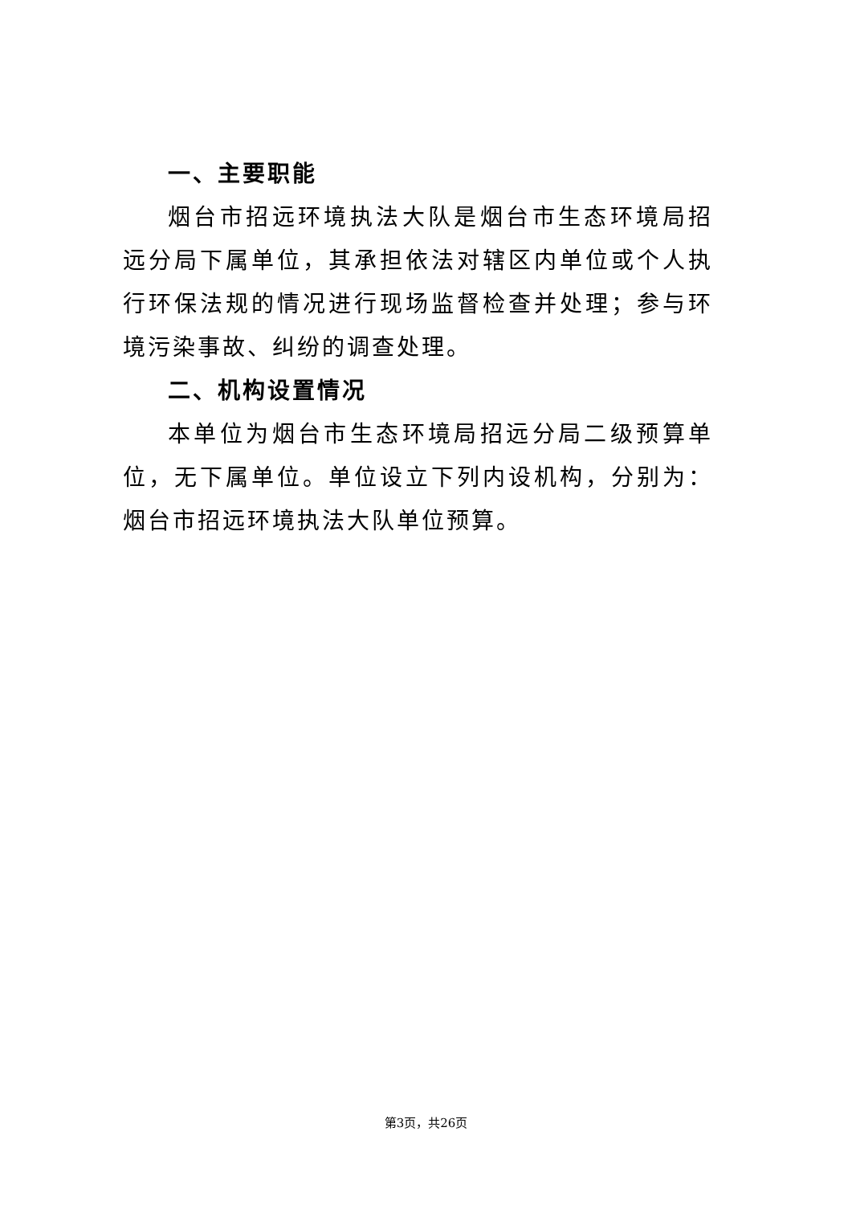一、主要职能
烟台市招远环境执法大队是烟台市生态环境局招远分局下属单位，其承担依法对辖区内单位或个人执行环保法规的情况进行现场监督检查并处理；参与环境污染事故、纠纷的调查处理。
二、机构设置情况
本单位为烟台市生态环境局招远分局二级预算单位，无下属单位。单位设立下列内设机构，分别为：烟台市招远环境执法大队单位预算。
第3页，共26页